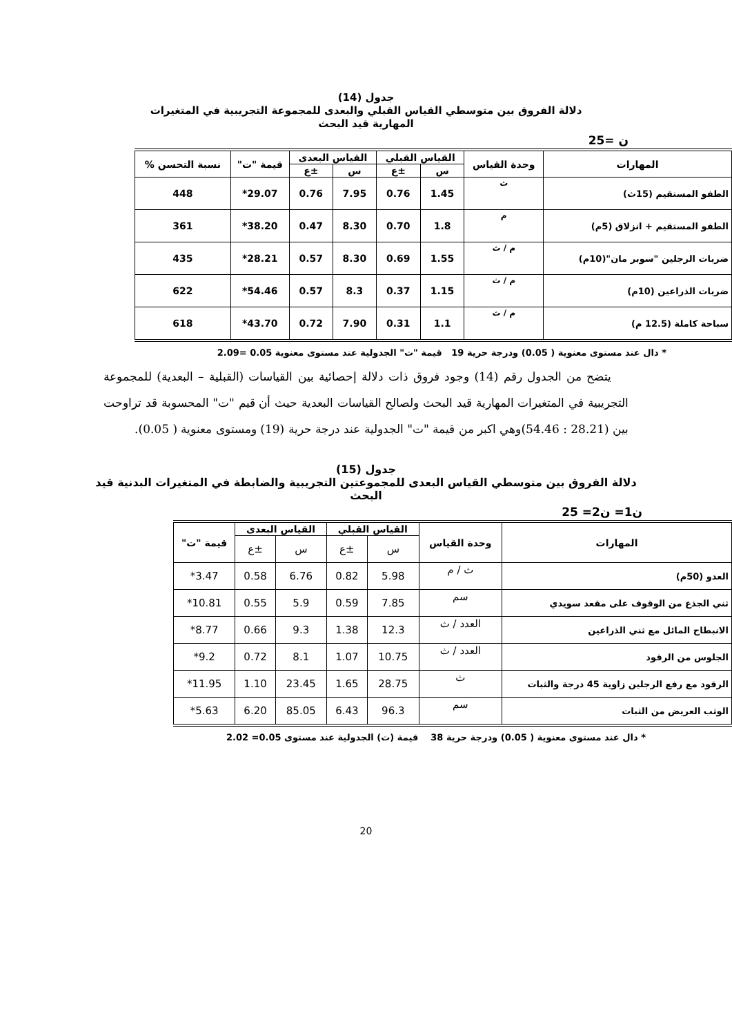جدول (14)
دلالة الفروق بين متوسطي القياس القبلي والبعدى للمجموعة التجريبية في المتغيرات
المهارية قيد البحث
ن =25
| المهارات | وحدة القياس | القياس القبلي | | القياس البعدى | | قيمة "ت" | نسبة التحسن % |
| --- | --- | --- | --- | --- | --- | --- | --- |
| | | س | ±ع | س | ±ع | | |
| الطفو المستقيم (15ث) | ث | 1.45 | 0.76 | 7.95 | 0.76 | 29.07* | 448 |
| الطفو المستقيم + انزلاق (5م) | م | 1.8 | 0.70 | 8.30 | 0.47 | 38.20* | 361 |
| ضربات الرجلين "سوبر مان"(10م) | م / ث | 1.55 | 0.69 | 8.30 | 0.57 | 28.21* | 435 |
| ضربات الذراعين (10م) | م / ث | 1.15 | 0.37 | 8.3 | 0.57 | 54.46* | 622 |
| سباحة كاملة (12.5 م) | م / ث | 1.1 | 0.31 | 7.90 | 0.72 | 43.70* | 618 |
* دال عند مستوى معنوية ( 0.05) ودرجة حرية 19 قيمة "ت" الجدولية عند مستوى معنوية 0.05 =2.09
يتضح من الجدول رقم (14) وجود فروق ذات دلالة إحصائية بين القياسات (القبلية – البعدية) للمجموعة التجريبية في المتغيرات المهارية قيد البحث ولصالح القياسات البعدية حيث أن قيم "ت" المحسوبة قد تراوحت بين (28.21 : 54.46)وهي اكبر من قيمة "ت" الجدولية عند درجة حرية (19) ومستوى معنوية ( 0.05).
جدول (15)
دلالة الفروق بين متوسطي القياس البعدى للمجموعتين التجريبية والضابطة في المتغيرات البدنية قيد
البحث
ن1= ن2= 25
| المهارات | وحدة القياس | القياس القبلي | | القياس البعدى | | قيمة "ت" |
| --- | --- | --- | --- | --- | --- | --- |
| | | س | ±ع | س | ±ع | |
| العدو (50م) | ث / م | 5.98 | 0.82 | 6.76 | 0.58 | 3.47* |
| ثني الجذع من الوقوف على مقعد سويدي | سم | 7.85 | 0.59 | 5.9 | 0.55 | 10.81* |
| الانبطاح المائل مع ثني الذراعين | العدد / ث | 12.3 | 1.38 | 9.3 | 0.66 | 8.77* |
| الجلوس من الرقود | العدد / ث | 10.75 | 1.07 | 8.1 | 0.72 | 9.2* |
| الرقود مع رفع الرجلين زاوية 45 درجة والثبات | ث | 28.75 | 1.65 | 23.45 | 1.10 | 11.95* |
| الوثب العريض من الثبات | سم | 96.3 | 6.43 | 85.05 | 6.20 | 5.63* |
* دال عند مستوى معنوية ( 0.05) ودرجة حرية 38 قيمة (ت) الجدولية عند مستوى 0.05= 2.02
20